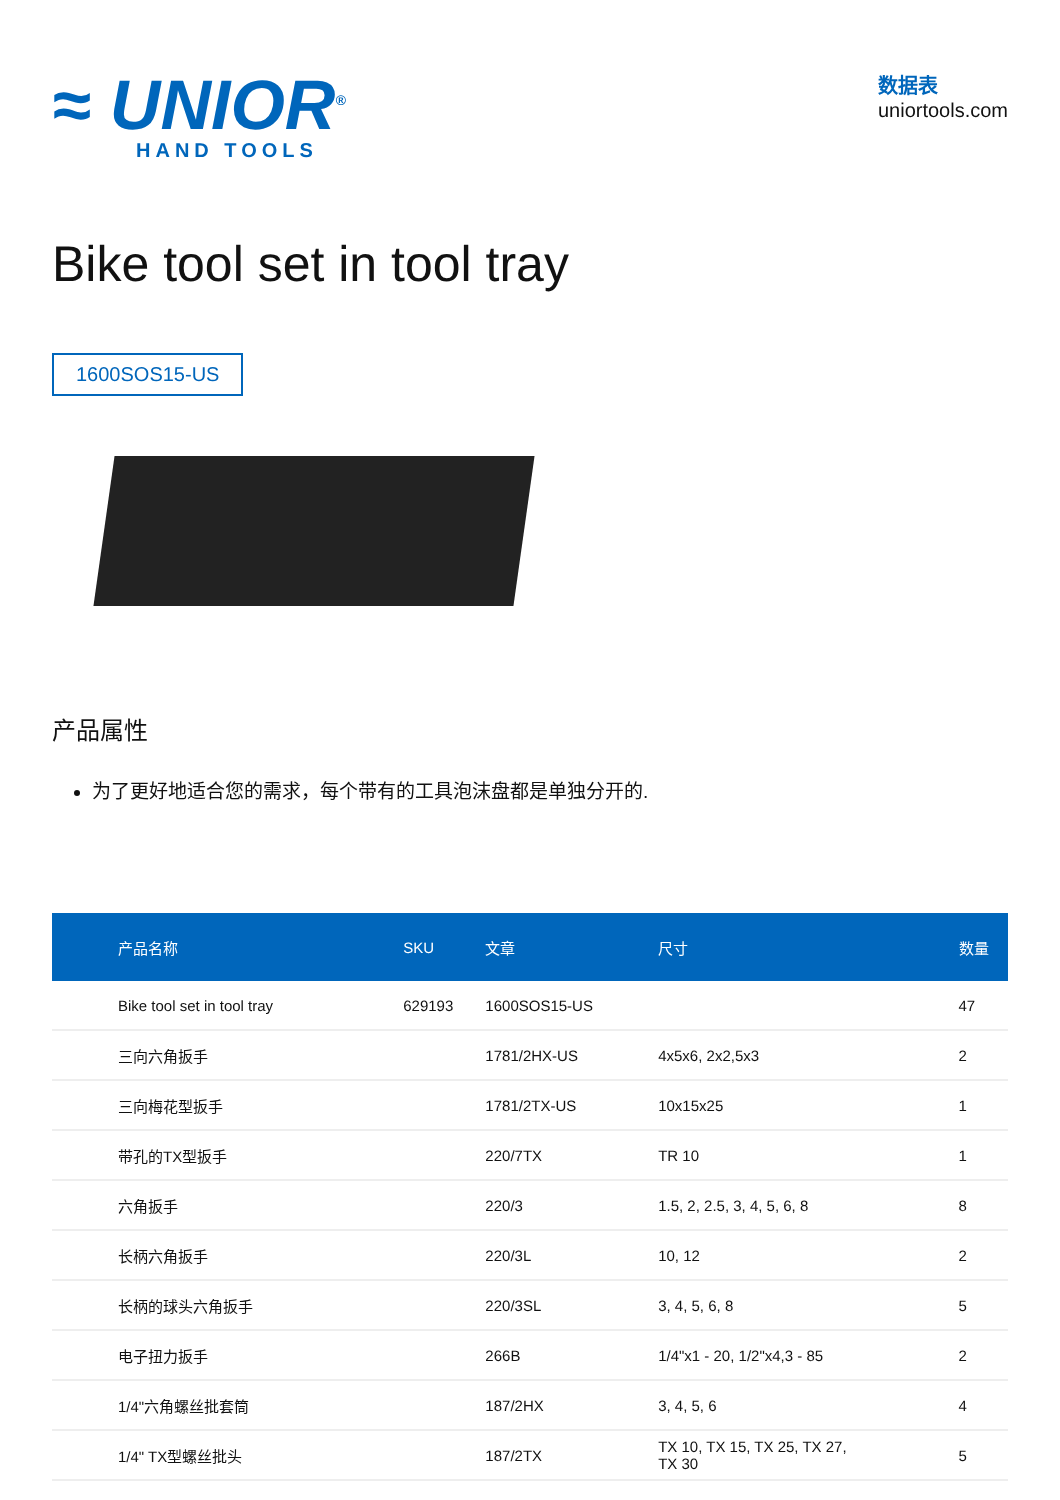≈ UNIOR<sup>®</sup>
HAND TOOLS
数据表
uniortools.com
Bike tool set in tool tray
1600SOS15-US
产品属性
为了更好地适合您的需求，每个带有的工具泡沫盘都是单独分开的.
| 产品名称 | SKU | 文章 | 尺寸 | 数量 |
| --- | --- | --- | --- | --- |
| Bike tool set in tool tray | 629193 | 1600SOS15-US | | 47 |
| 三向六角扳手 | | 1781/2HX-US | 4x5x6, 2x2,5x3 | 2 |
| 三向梅花型扳手 | | 1781/2TX-US | 10x15x25 | 1 |
| 带孔的TX型扳手 | | 220/7TX | TR 10 | 1 |
| 六角扳手 | | 220/3 | 1.5, 2, 2.5, 3, 4, 5, 6, 8 | 8 |
| 长柄六角扳手 | | 220/3L | 10, 12 | 2 |
| 长柄的球头六角扳手 | | 220/3SL | 3, 4, 5, 6, 8 | 5 |
| 电子扭力扳手 | | 266B | 1/4"x1 - 20, 1/2"x4,3 - 85 | 2 |
| 1/4"六角螺丝批套筒 | | 187/2HX | 3, 4, 5, 6 | 4 |
| 1/4" TX型螺丝批头 | | 187/2TX | TX 10, TX 15, TX 25, TX 27, TX 30 | 5 |